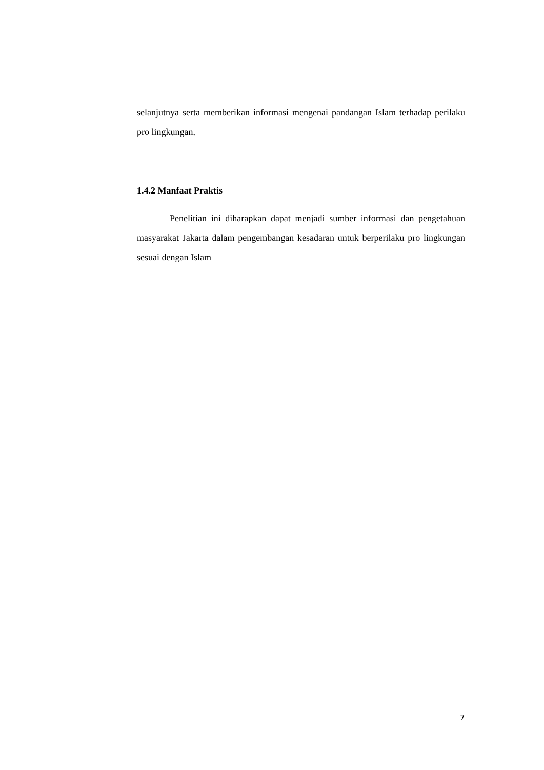selanjutnya serta memberikan informasi mengenai pandangan Islam terhadap perilaku pro lingkungan.
1.4.2 Manfaat Praktis
Penelitian ini diharapkan dapat menjadi sumber informasi dan pengetahuan masyarakat Jakarta dalam pengembangan kesadaran untuk berperilaku pro lingkungan sesuai dengan Islam
7